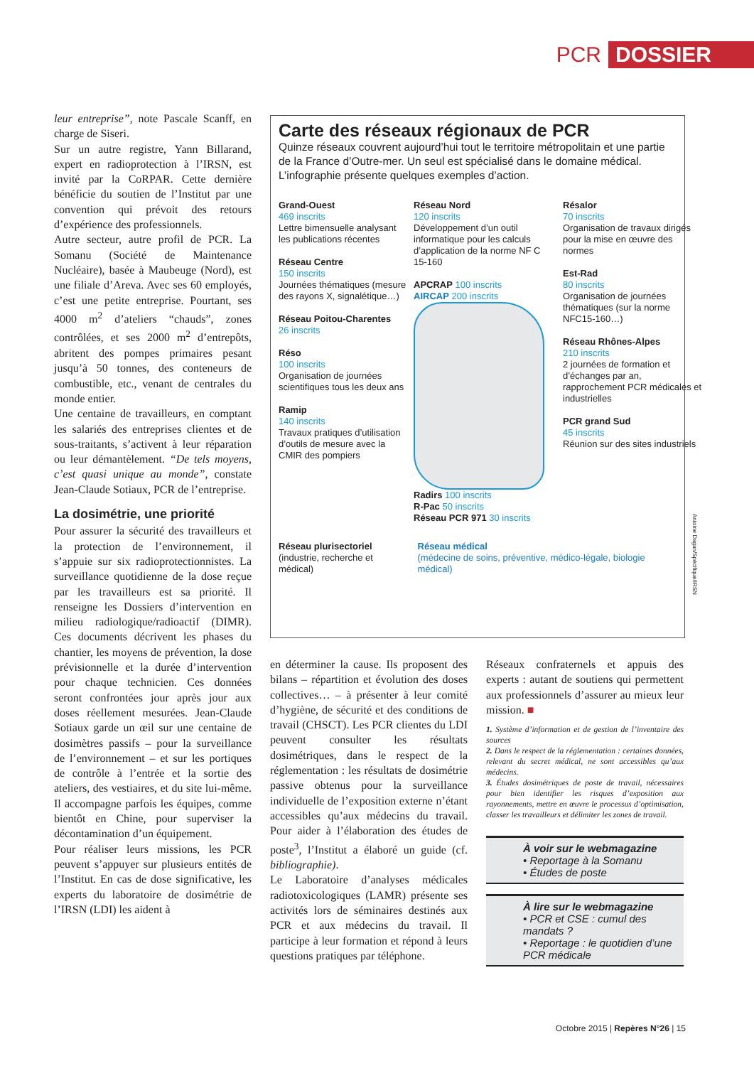PCR DOSSIER
leur entreprise”, note Pascale Scanff, en charge de Siseri.
Sur un autre registre, Yann Billarand, expert en radioprotection à l’IRSN, est invité par la CoRPAR. Cette dernière bénéficie du soutien de l’Institut par une convention qui prévoit des retours d’expérience des professionnels.
Autre secteur, autre profil de PCR. La Somanu (Société de Maintenance Nucléaire), basée à Maubeuge (Nord), est une filiale d’Areva. Avec ses 60 employés, c’est une petite entreprise. Pourtant, ses 4000 m<sup>2</sup> d’ateliers “chauds”, zones contrôlées, et ses 2000 m<sup>2</sup> d’entrepôts, abritent des pompes primaires pesant jusqu’à 50 tonnes, des conteneurs de combustible, etc., venant de centrales du monde entier.
Une centaine de travailleurs, en comptant les salariés des entreprises clientes et de sous-traitants, s’activent à leur réparation ou leur démantèlement. “De tels moyens, c’est quasi unique au monde”, constate Jean-Claude Sotiaux, PCR de l’entreprise.
La dosimétrie, une priorité
Pour assurer la sécurité des travailleurs et la protection de l’environnement, il s’appuie sur six radioprotectionnistes. La surveillance quotidienne de la dose reçue par les travailleurs est sa priorité. Il renseigne les Dossiers d’intervention en milieu radiologique/radioactif (DIMR). Ces documents décrivent les phases du chantier, les moyens de prévention, la dose prévisionnelle et la durée d’intervention pour chaque technicien. Ces données seront confrontées jour après jour aux doses réellement mesurées. Jean-Claude Sotiaux garde un œil sur une centaine de dosimètres passifs – pour la surveillance de l’environnement – et sur les portiques de contrôle à l’entrée et la sortie des ateliers, des vestiaires, et du site lui-même. Il accompagne parfois les équipes, comme bientôt en Chine, pour superviser la décontamination d’un équipement.
Pour réaliser leurs missions, les PCR peuvent s’appuyer sur plusieurs entités de l’Institut. En cas de dose significative, les experts du laboratoire de dosimétrie de l’IRSN (LDI) les aident à
Carte des réseaux régionaux de PCR
Quinze réseaux couvrent aujourd’hui tout le territoire métropolitain et une partie de la France d’Outre-mer. Un seul est spécialisé dans le domaine médical. L’infographie présente quelques exemples d’action.
Grand-Ouest
469 inscrits
Lettre bimensuelle analysant les publications récentes
Réseau Centre
150 inscrits
Journées thématiques (mesure des rayons X, signalétique…)
Réseau Poitou-Charentes
26 inscrits
Réso
100 inscrits
Organisation de journées scientifiques tous les deux ans
Ramip
140 inscrits
Travaux pratiques d’utilisation d’outils de mesure avec la CMIR des pompiers
Réseau Nord
120 inscrits
Développement d’un outil informatique pour les calculs d’application de la norme NF C 15-160
APCRAP 100 inscrits
AIRCAP 200 inscrits
Radirs 100 inscrits
R-Pac 50 inscrits
Réseau PCR 971 30 inscrits
Résalor
70 inscrits
Organisation de travaux dirigés pour la mise en œuvre des normes
Est-Rad
80 inscrits
Organisation de journées thématiques (sur la norme NFC15-160…)
Réseau Rhônes-Alpes
210 inscrits
2 journées de formation et d’échanges par an, rapprochement PCR médicales et industrielles
PCR grand Sud
45 inscrits
Réunion sur des sites industriels
Réseau plurisectoriel
(industrie, recherche et médical)
Réseau médical
(médecine de soins, préventive, médico-légale, biologie médical)
Antoine Dagan/Spécifique/IRSN
en déterminer la cause. Ils proposent des bilans – répartition et évolution des doses collectives… – à présenter à leur comité d’hygiène, de sécurité et des conditions de travail (CHSCT). Les PCR clientes du LDI peuvent consulter les résultats dosimétriques, dans le respect de la réglementation : les résultats de dosimétrie passive obtenus pour la surveillance individuelle de l’exposition externe n’étant accessibles qu’aux médecins du travail. Pour aider à l’élaboration des études de poste<sup>3</sup>, l’Institut a élaboré un guide (cf. bibliographie).
Le Laboratoire d’analyses médicales radiotoxicologiques (LAMR) présente ses activités lors de séminaires destinés aux PCR et aux médecins du travail. Il participe à leur formation et répond à leurs questions pratiques par téléphone.
Réseaux confraternels et appuis des experts : autant de soutiens qui permettent aux professionnels d’assurer au mieux leur mission. ■
1. Système d’information et de gestion de l’inventaire des sources
2. Dans le respect de la réglementation : certaines données, relevant du secret médical, ne sont accessibles qu’aux médecins.
3. Études dosimétriques de poste de travail, nécessaires pour bien identifier les risques d’exposition aux rayonnements, mettre en œuvre le processus d’optimisation, classer les travailleurs et délimiter les zones de travail.
À voir sur le webmagazine
• Reportage à la Somanu
• Études de poste
À lire sur le webmagazine
• PCR et CSE : cumul des mandats ?
• Reportage : le quotidien d’une PCR médicale
Octobre 2015 | Repères N°26 | 15